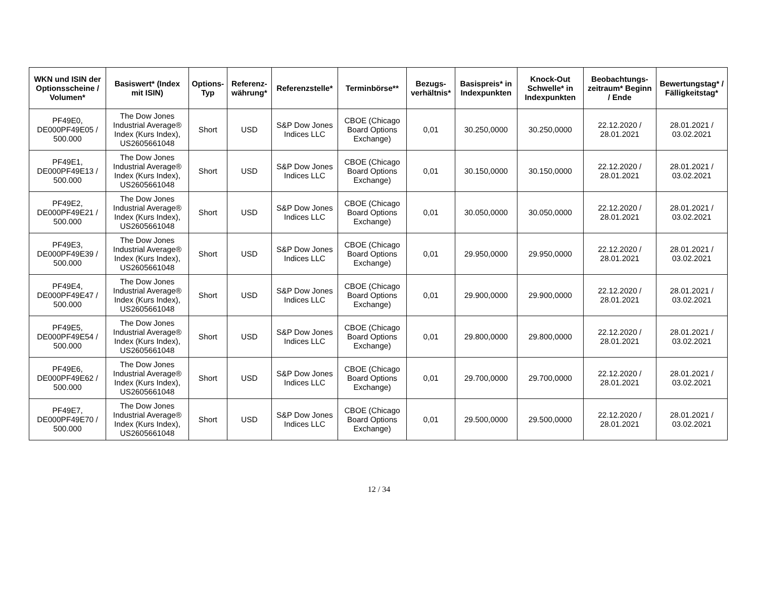| WKN und ISIN der Optionsscheine / Volumen* | Basiswert* (Index mit ISIN) | Options-Typ | Referenz-währung* | Referenzstelle* | Terminbörse** | Bezugs-verhältnis* | Basispreis* in Indexpunkten | Knock-Out Schwelle* in Indexpunkten | Beobachtungs-zeitraum* Beginn / Ende | Bewertungstag* / Fälligkeitstag* |
| --- | --- | --- | --- | --- | --- | --- | --- | --- | --- | --- |
| PF49E0, DE000PF49E05 / 500.000 | The Dow Jones Industrial Average® Index (Kurs Index), US2605661048 | Short | USD | S&P Dow Jones Indices LLC | CBOE (Chicago Board Options Exchange) | 0,01 | 30.250,0000 | 30.250,0000 | 22.12.2020 / 28.01.2021 | 28.01.2021 / 03.02.2021 |
| PF49E1, DE000PF49E13 / 500.000 | The Dow Jones Industrial Average® Index (Kurs Index), US2605661048 | Short | USD | S&P Dow Jones Indices LLC | CBOE (Chicago Board Options Exchange) | 0,01 | 30.150,0000 | 30.150,0000 | 22.12.2020 / 28.01.2021 | 28.01.2021 / 03.02.2021 |
| PF49E2, DE000PF49E21 / 500.000 | The Dow Jones Industrial Average® Index (Kurs Index), US2605661048 | Short | USD | S&P Dow Jones Indices LLC | CBOE (Chicago Board Options Exchange) | 0,01 | 30.050,0000 | 30.050,0000 | 22.12.2020 / 28.01.2021 | 28.01.2021 / 03.02.2021 |
| PF49E3, DE000PF49E39 / 500.000 | The Dow Jones Industrial Average® Index (Kurs Index), US2605661048 | Short | USD | S&P Dow Jones Indices LLC | CBOE (Chicago Board Options Exchange) | 0,01 | 29.950,0000 | 29.950,0000 | 22.12.2020 / 28.01.2021 | 28.01.2021 / 03.02.2021 |
| PF49E4, DE000PF49E47 / 500.000 | The Dow Jones Industrial Average® Index (Kurs Index), US2605661048 | Short | USD | S&P Dow Jones Indices LLC | CBOE (Chicago Board Options Exchange) | 0,01 | 29.900,0000 | 29.900,0000 | 22.12.2020 / 28.01.2021 | 28.01.2021 / 03.02.2021 |
| PF49E5, DE000PF49E54 / 500.000 | The Dow Jones Industrial Average® Index (Kurs Index), US2605661048 | Short | USD | S&P Dow Jones Indices LLC | CBOE (Chicago Board Options Exchange) | 0,01 | 29.800,0000 | 29.800,0000 | 22.12.2020 / 28.01.2021 | 28.01.2021 / 03.02.2021 |
| PF49E6, DE000PF49E62 / 500.000 | The Dow Jones Industrial Average® Index (Kurs Index), US2605661048 | Short | USD | S&P Dow Jones Indices LLC | CBOE (Chicago Board Options Exchange) | 0,01 | 29.700,0000 | 29.700,0000 | 22.12.2020 / 28.01.2021 | 28.01.2021 / 03.02.2021 |
| PF49E7, DE000PF49E70 / 500.000 | The Dow Jones Industrial Average® Index (Kurs Index), US2605661048 | Short | USD | S&P Dow Jones Indices LLC | CBOE (Chicago Board Options Exchange) | 0,01 | 29.500,0000 | 29.500,0000 | 22.12.2020 / 28.01.2021 | 28.01.2021 / 03.02.2021 |
12 / 34